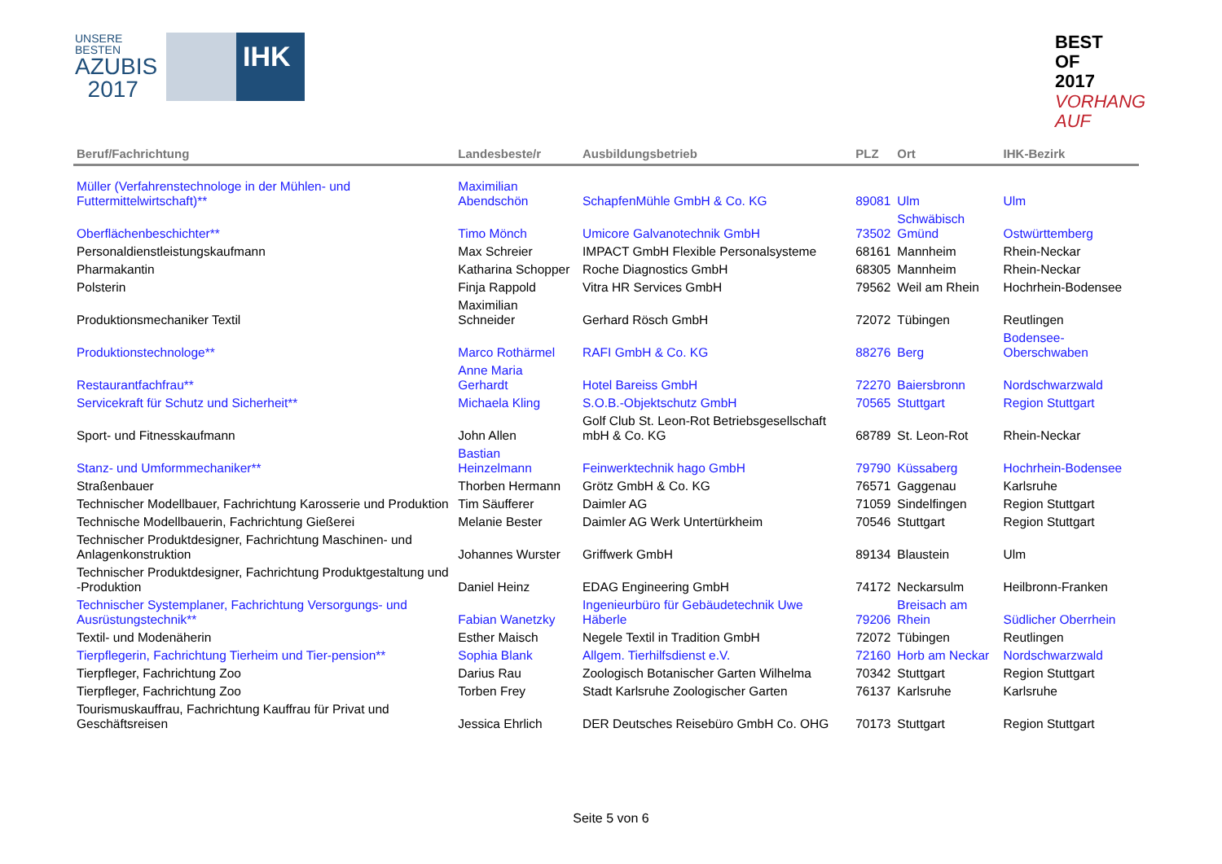UNSERE BESTEN
AZUBIS
2017
IHK
BEST
OF
2017
VORHANG
AUF
| Beruf/Fachrichtung | Landesbeste/r | Ausbildungsbetrieb | PLZ | Ort | IHK-Bezirk |
| --- | --- | --- | --- | --- | --- |
| Müller (Verfahrenstechnologe in der Mühlen- und Futtermittelwirtschaft)** | Maximilian Abendschön | SchapfenMühle GmbH & Co. KG | 89081 | Ulm | Ulm |
| Oberflächenbeschichter** | Timo Mönch | Umicore Galvanotechnik GmbH | 73502 | Schwäbisch Gmünd | Ostwürttemberg |
| Personaldienstleistungskaufmann | Max Schreier | IMPACT GmbH Flexible Personalsysteme | 68161 | Mannheim | Rhein-Neckar |
| Pharmakantin | Katharina Schopper | Roche Diagnostics GmbH | 68305 | Mannheim | Rhein-Neckar |
| Polsterin | Finja Rappold | Vitra HR Services GmbH | 79562 | Weil am Rhein | Hochrhein-Bodensee |
| Produktionsmechaniker Textil | Maximilian Schneider | Gerhard Rösch GmbH | 72072 | Tübingen | Reutlingen |
| Produktionstechnologe** | Marco Rothärmel | RAFI GmbH & Co. KG | 88276 | Berg | Bodensee-Oberschwaben |
| Restaurantfachfrau** | Anne Maria Gerhardt | Hotel Bareiss GmbH | 72270 | Baiersbronn | Nordschwarzwald |
| Servicekraft für Schutz und Sicherheit** | Michaela Kling | S.O.B.-Objektschutz GmbH | 70565 | Stuttgart | Region Stuttgart |
| Sport- und Fitnesskaufmann | John Allen | Golf Club St. Leon-Rot Betriebsgesellschaft mbH & Co. KG | 68789 | St. Leon-Rot | Rhein-Neckar |
| Stanz- und Umformmechaniker** | Bastian Heinzelmann | Feinwerktechnik hago GmbH | 79790 | Küssaberg | Hochrhein-Bodensee |
| Straßenbauer | Thorben Hermann | Grötz GmbH & Co. KG | 76571 | Gaggenau | Karlsruhe |
| Technischer Modellbauer, Fachrichtung Karosserie und Produktion | Tim Säufferer | Daimler AG | 71059 | Sindelfingen | Region Stuttgart |
| Technische Modellbauerin, Fachrichtung Gießerei | Melanie Bester | Daimler AG Werk Untertürkheim | 70546 | Stuttgart | Region Stuttgart |
| Technischer Produktdesigner, Fachrichtung Maschinen- und Anlagenkonstruktion | Johannes Wurster | Griffwerk GmbH | 89134 | Blaustein | Ulm |
| Technischer Produktdesigner, Fachrichtung Produktgestaltung und -Produktion | Daniel Heinz | EDAG Engineering GmbH | 74172 | Neckarsulm | Heilbronn-Franken |
| Technischer Systemplaner, Fachrichtung Versorgungs- und Ausrüstungstechnik** | Fabian Wanetzky | Ingenieurbüro für Gebäudetechnik Uwe Häberle | 79206 | Breisach am Rhein | Südlicher Oberrhein |
| Textil- und Modenäherin | Esther Maisch | Negele Textil in Tradition GmbH | 72072 | Tübingen | Reutlingen |
| Tierpflegerin, Fachrichtung Tierheim und Tier-pension** | Sophia Blank | Allgem. Tierhilfsdienst e.V. | 72160 | Horb am Neckar | Nordschwarzwald |
| Tierpfleger, Fachrichtung Zoo | Darius Rau | Zoologisch Botanischer Garten Wilhelma | 70342 | Stuttgart | Region Stuttgart |
| Tierpfleger, Fachrichtung Zoo | Torben Frey | Stadt Karlsruhe Zoologischer Garten | 76137 | Karlsruhe | Karlsruhe |
| Tourismuskauffrau, Fachrichtung Kauffrau für Privat und Geschäftsreisen | Jessica Ehrlich | DER Deutsches Reisebüro GmbH Co. OHG | 70173 | Stuttgart | Region Stuttgart |
Seite 5 von 6